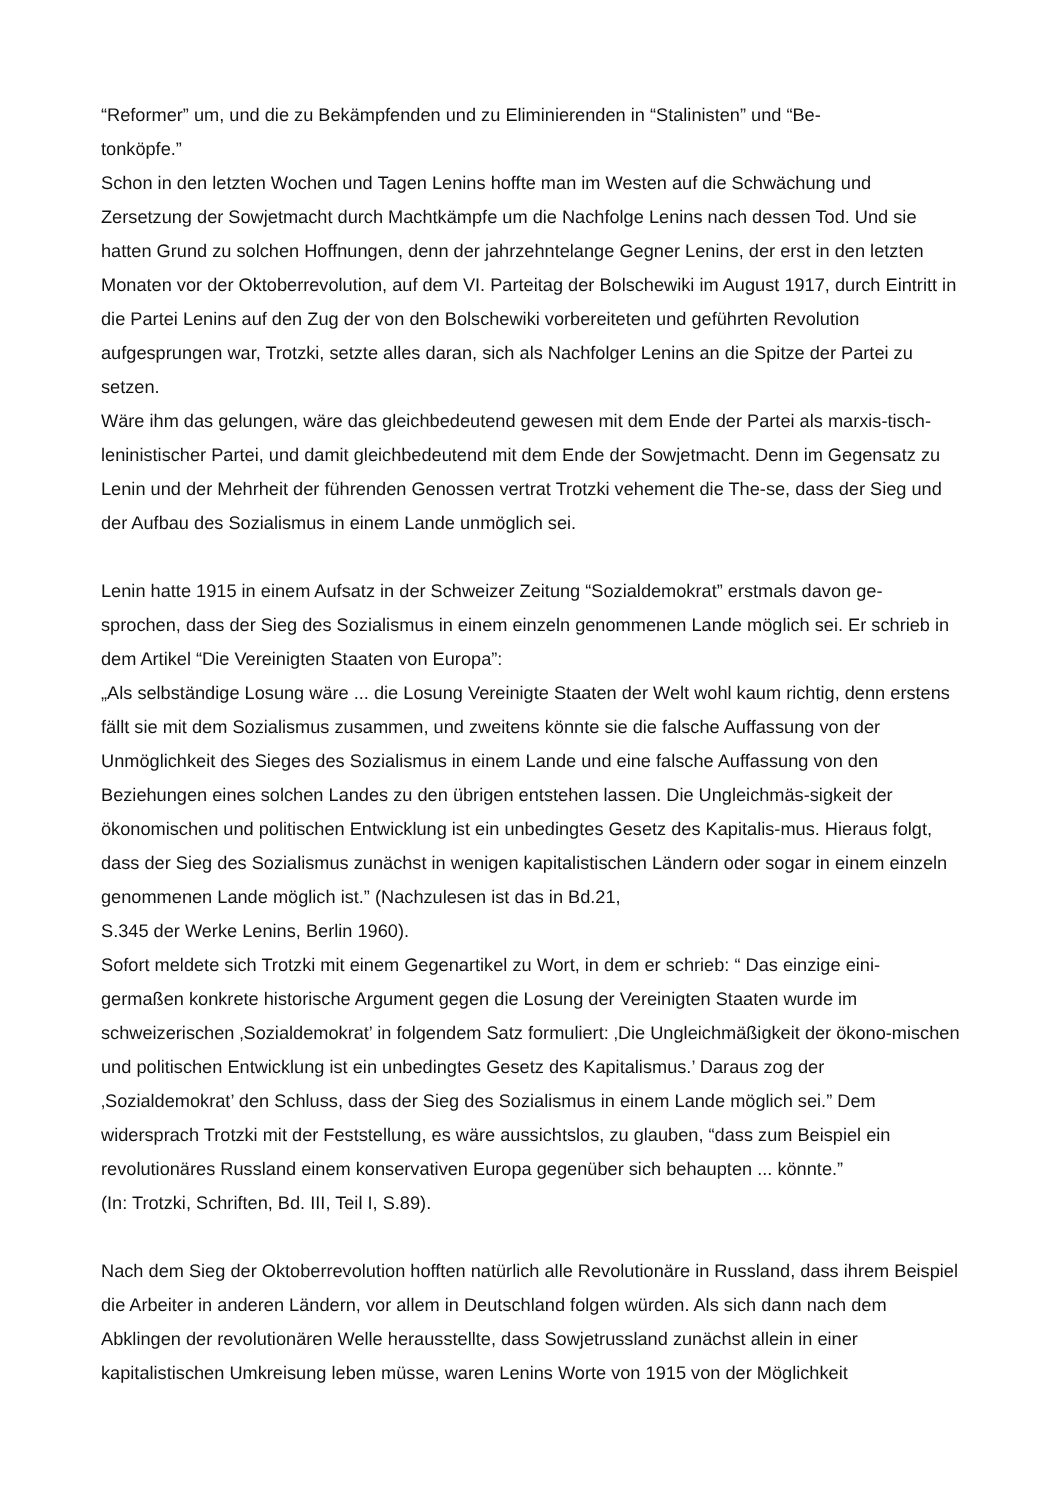“Reformer” um, und die zu Bekämpfenden und zu Eliminierenden in “Stalinisten” und “Be-
tonköpfe.”
Schon in den letzten Wochen und Tagen Lenins hoffte man im Westen auf die Schwächung und Zersetzung der Sowjetmacht durch Machtkämpfe um die Nachfolge Lenins nach dessen Tod. Und sie hatten Grund zu solchen Hoffnungen, denn der jahrzehntelange Gegner Lenins, der erst in den letzten Monaten vor der Oktoberrevolution, auf dem VI. Parteitag der Bolschewiki im August 1917, durch Eintritt in die Partei Lenins auf den Zug der von den Bolschewiki vorbereiteten und geführten Revolution aufgesprungen war, Trotzki, setzte alles daran, sich als Nachfolger Lenins an die Spitze der Partei zu setzen.
Wäre ihm das gelungen, wäre das gleichbedeutend gewesen mit dem Ende der Partei als marxis-tisch-leninistischer Partei, und damit gleichbedeutend mit dem Ende der Sowjetmacht. Denn im Gegensatz zu Lenin und der Mehrheit der führenden Genossen vertrat Trotzki vehement die The-se, dass der Sieg und der Aufbau des Sozialismus in einem Lande unmöglich sei.
Lenin hatte 1915 in einem Aufsatz in der Schweizer Zeitung “Sozialdemokrat” erstmals davon ge-sprochen, dass der Sieg des Sozialismus in einem einzeln genommenen Lande möglich sei. Er schrieb in dem Artikel “Die Vereinigten Staaten von Europa”:
„Als selbständige Losung wäre ... die Losung Vereinigte Staaten der Welt wohl kaum richtig, denn erstens fällt sie mit dem Sozialismus zusammen, und zweitens könnte sie die falsche Auffassung von der Unmöglichkeit des Sieges des Sozialismus in einem Lande und eine falsche Auffassung von den Beziehungen eines solchen Landes zu den übrigen entstehen lassen. Die Ungleichmäs-sigkeit der ökonomischen und politischen Entwicklung ist ein unbedingtes Gesetz des Kapitalis-mus. Hieraus folgt, dass der Sieg des Sozialismus zunächst in wenigen kapitalistischen Ländern oder sogar in einem einzeln genommenen Lande möglich ist.” (Nachzulesen ist das in Bd.21,
S.345 der Werke Lenins, Berlin 1960).
Sofort meldete sich Trotzki mit einem Gegenartikel zu Wort, in dem er schrieb: “ Das einzige eini-germaßen konkrete historische Argument gegen die Losung der Vereinigten Staaten wurde im schweizerischen ‚Sozialdemokrat’ in folgendem Satz formuliert: ‚Die Ungleichmäßigkeit der ökono-mischen und politischen Entwicklung ist ein unbedingtes Gesetz des Kapitalismus.’ Daraus zog der ‚Sozialdemokrat’ den Schluss, dass der Sieg des Sozialismus in einem Lande möglich sei.” Dem widersprach Trotzki mit der Feststellung, es wäre aussichtslos, zu glauben, “dass zum Beispiel ein revolutionäres Russland einem konservativen Europa gegenüber sich behaupten ... könnte.”
(In: Trotzki, Schriften, Bd. III, Teil I, S.89).
Nach dem Sieg der Oktoberrevolution hofften natürlich alle Revolutionäre in Russland, dass ihrem Beispiel die Arbeiter in anderen Ländern, vor allem in Deutschland folgen würden. Als sich dann nach dem Abklingen der revolutionären Welle herausstellte, dass Sowjetrussland zunächst allein in einer kapitalistischen Umkreisung leben müsse, waren Lenins Worte von 1915 von der Möglichkeit